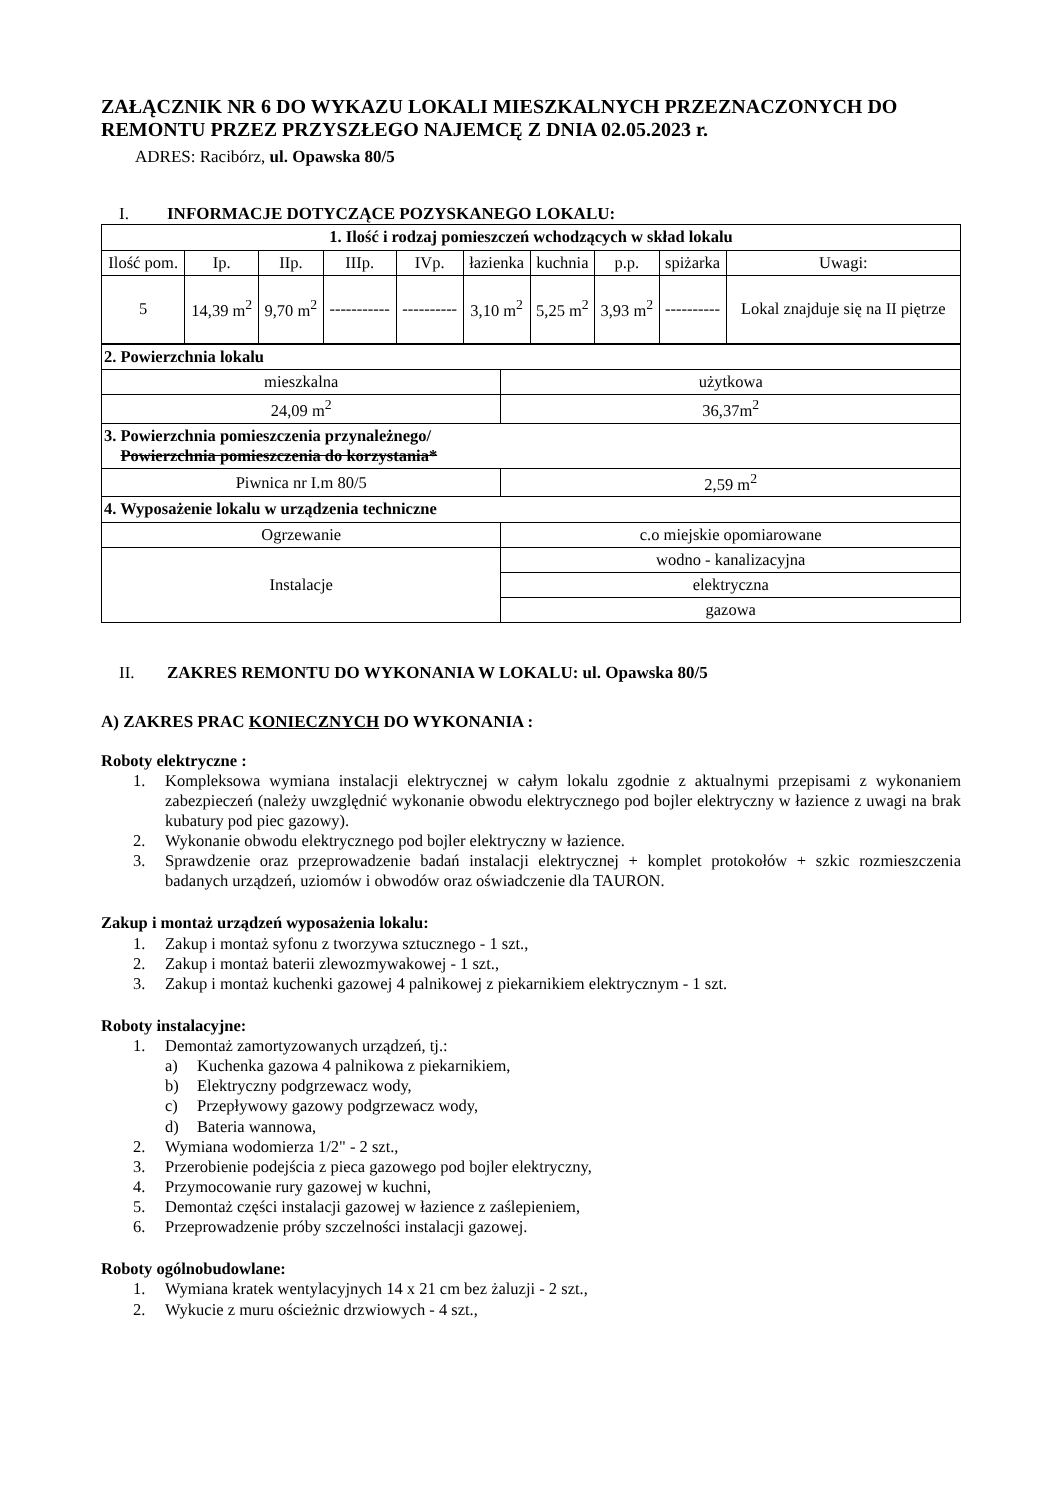ZAŁĄCZNIK NR 6 DO WYKAZU LOKALI MIESZKALNYCH PRZEZNACZONYCH DO REMONTU PRZEZ PRZYSZŁEGO NAJEMCĘ Z DNIA 02.05.2023 r.
ADRES: Racibórz, ul. Opawska 80/5
I. INFORMACJE DOTYCZĄCE POZYSKANEGO LOKALU:
| 1. Ilość i rodzaj pomieszczeń wchodzących w skład lokalu | | | | | | | | | |
| Ilość pom. | Ip. | IIp. | IIIp. | IVp. | łazienka | kuchnia | p.p. | spiżarka | Uwagi: |
| 5 | 14,39 m<sup>2</sup> | 9,70 m<sup>2</sup> | ----------- | ---------- | 3,10 m<sup>2</sup> | 5,25 m<sup>2</sup> | 3,93 m<sup>2</sup> | ---------- | Lokal znajduje się na II piętrze |
| 2. Powierzchnia lokalu | |
| mieszkalna | użytkowa |
| 24,09 m<sup>2</sup> | 36,37m<sup>2</sup> |
| 3. Powierzchnia pomieszczenia przynależnego/ Powierzchnia pomieszczenia do korzystania* | |
| Piwnica nr I.m 80/5 | 2,59 m<sup>2</sup> |
| 4. Wyposażenie lokalu w urządzenia techniczne | |
| Ogrzewanie | c.o miejskie opomiarowane |
| Instalacje | wodno - kanalizacyjna |
| | elektryczna |
| | gazowa |
II. ZAKRES REMONTU DO WYKONANIA W LOKALU: ul. Opawska 80/5
A) ZAKRES PRAC KONIECZNYCH DO WYKONANIA :
Roboty elektryczne :
1. Kompleksowa wymiana instalacji elektrycznej w całym lokalu zgodnie z aktualnymi przepisami z wykonaniem zabezpieczeń (należy uwzględnić wykonanie obwodu elektrycznego pod bojler elektryczny w łazience z uwagi na brak kubatury pod piec gazowy).
2. Wykonanie obwodu elektrycznego pod bojler elektryczny w łazience.
3. Sprawdzenie oraz przeprowadzenie badań instalacji elektrycznej + komplet protokołów + szkic rozmieszczenia badanych urządzeń, uziomów i obwodów oraz oświadczenie dla TAURON.
Zakup i montaż urządzeń wyposażenia lokalu:
1. Zakup i montaż syfonu z tworzywa sztucznego - 1 szt.,
2. Zakup i montaż baterii zlewozmywakowej - 1 szt.,
3. Zakup i montaż kuchenki gazowej 4 palnikowej z piekarnikiem elektrycznym - 1 szt.
Roboty instalacyjne:
1. Demontaż zamortyzowanych urządzeń, tj.:
a) Kuchenka gazowa 4 palnikowa z piekarnikiem,
b) Elektryczny podgrzewacz wody,
c) Przepływowy gazowy podgrzewacz wody,
d) Bateria wannowa,
2. Wymiana wodomierza 1/2" - 2 szt.,
3. Przerobienie podejścia z pieca gazowego pod bojler elektryczny,
4. Przymocowanie rury gazowej w kuchni,
5. Demontaż części instalacji gazowej w łazience z zaślepieniem,
6. Przeprowadzenie próby szczelności instalacji gazowej.
Roboty ogólnobudowlane:
1. Wymiana kratek wentylacyjnych 14 x 21 cm bez żaluzji - 2 szt.,
2. Wykucie z muru ościeżnic drzwiowych - 4 szt.,